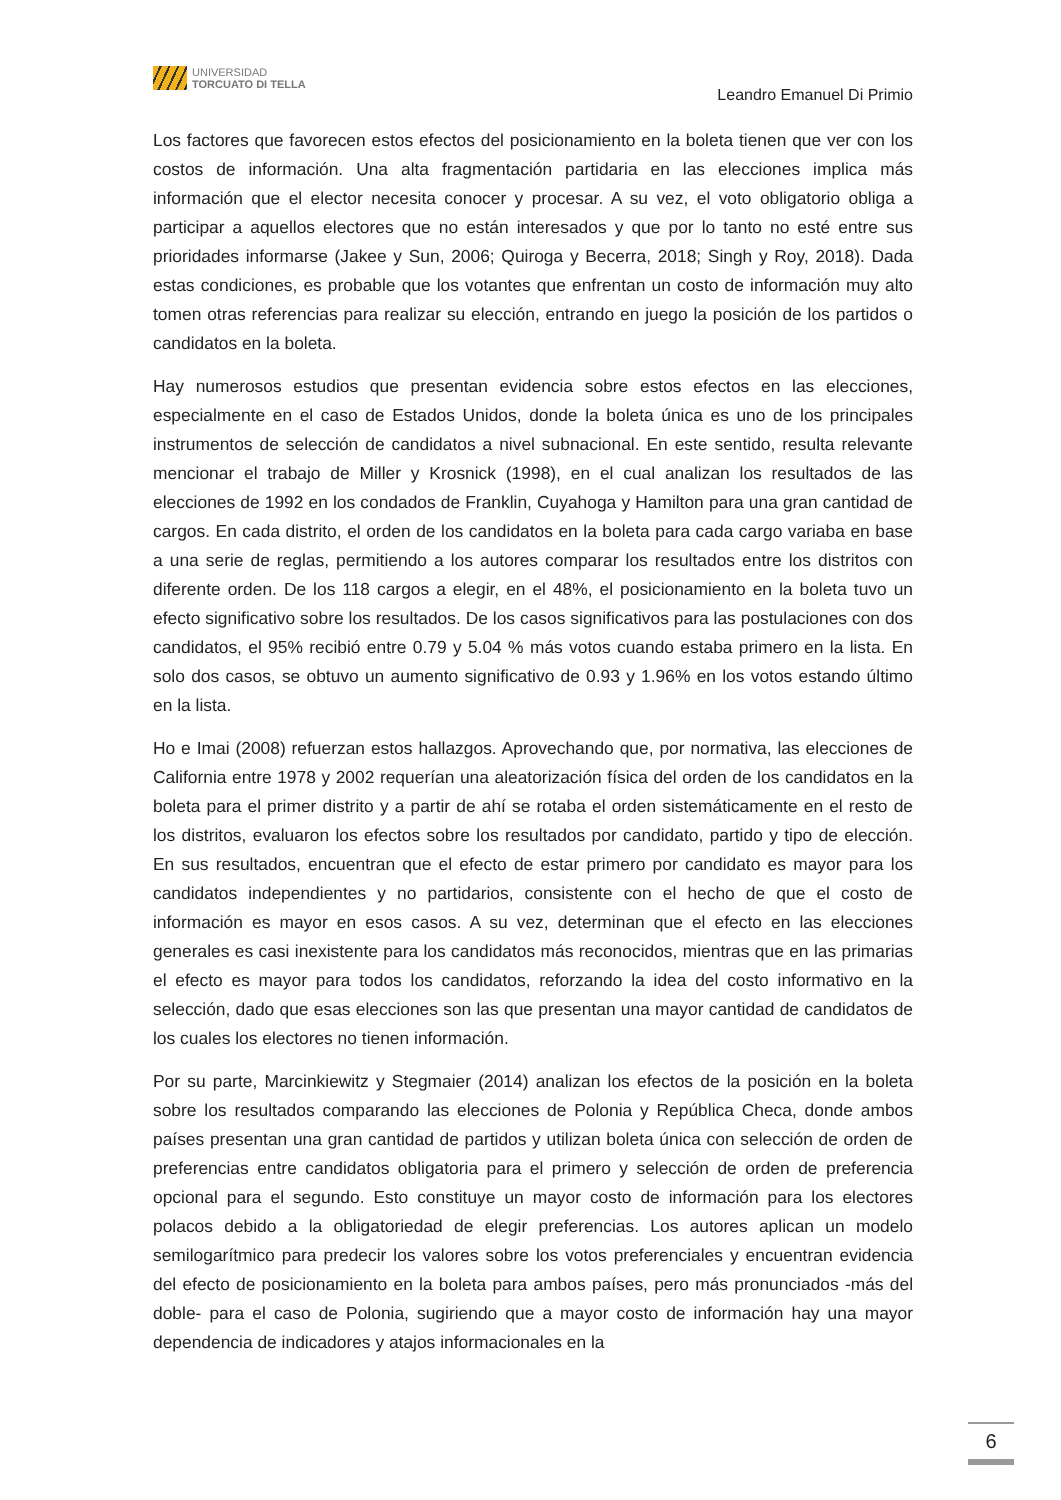UNIVERSIDAD
TORCUATO DI TELLA
Leandro Emanuel Di Primio
Los factores que favorecen estos efectos del posicionamiento en la boleta tienen que ver con los costos de información. Una alta fragmentación partidaria en las elecciones implica más información que el elector necesita conocer y procesar. A su vez, el voto obligatorio obliga a participar a aquellos electores que no están interesados y que por lo tanto no esté entre sus prioridades informarse (Jakee y Sun, 2006; Quiroga y Becerra, 2018; Singh y Roy, 2018). Dada estas condiciones, es probable que los votantes que enfrentan un costo de información muy alto tomen otras referencias para realizar su elección, entrando en juego la posición de los partidos o candidatos en la boleta.
Hay numerosos estudios que presentan evidencia sobre estos efectos en las elecciones, especialmente en el caso de Estados Unidos, donde la boleta única es uno de los principales instrumentos de selección de candidatos a nivel subnacional. En este sentido, resulta relevante mencionar el trabajo de Miller y Krosnick (1998), en el cual analizan los resultados de las elecciones de 1992 en los condados de Franklin, Cuyahoga y Hamilton para una gran cantidad de cargos. En cada distrito, el orden de los candidatos en la boleta para cada cargo variaba en base a una serie de reglas, permitiendo a los autores comparar los resultados entre los distritos con diferente orden. De los 118 cargos a elegir, en el 48%, el posicionamiento en la boleta tuvo un efecto significativo sobre los resultados. De los casos significativos para las postulaciones con dos candidatos, el 95% recibió entre 0.79 y 5.04 % más votos cuando estaba primero en la lista. En solo dos casos, se obtuvo un aumento significativo de 0.93 y 1.96% en los votos estando último en la lista.
Ho e Imai (2008) refuerzan estos hallazgos. Aprovechando que, por normativa, las elecciones de California entre 1978 y 2002 requerían una aleatorización física del orden de los candidatos en la boleta para el primer distrito y a partir de ahí se rotaba el orden sistemáticamente en el resto de los distritos, evaluaron los efectos sobre los resultados por candidato, partido y tipo de elección. En sus resultados, encuentran que el efecto de estar primero por candidato es mayor para los candidatos independientes y no partidarios, consistente con el hecho de que el costo de información es mayor en esos casos. A su vez, determinan que el efecto en las elecciones generales es casi inexistente para los candidatos más reconocidos, mientras que en las primarias el efecto es mayor para todos los candidatos, reforzando la idea del costo informativo en la selección, dado que esas elecciones son las que presentan una mayor cantidad de candidatos de los cuales los electores no tienen información.
Por su parte, Marcinkiewitz y Stegmaier (2014) analizan los efectos de la posición en la boleta sobre los resultados comparando las elecciones de Polonia y República Checa, donde ambos países presentan una gran cantidad de partidos y utilizan boleta única con selección de orden de preferencias entre candidatos obligatoria para el primero y selección de orden de preferencia opcional para el segundo. Esto constituye un mayor costo de información para los electores polacos debido a la obligatoriedad de elegir preferencias. Los autores aplican un modelo semilogarítmico para predecir los valores sobre los votos preferenciales y encuentran evidencia del efecto de posicionamiento en la boleta para ambos países, pero más pronunciados -más del doble- para el caso de Polonia, sugiriendo que a mayor costo de información hay una mayor dependencia de indicadores y atajos informacionales en la
6